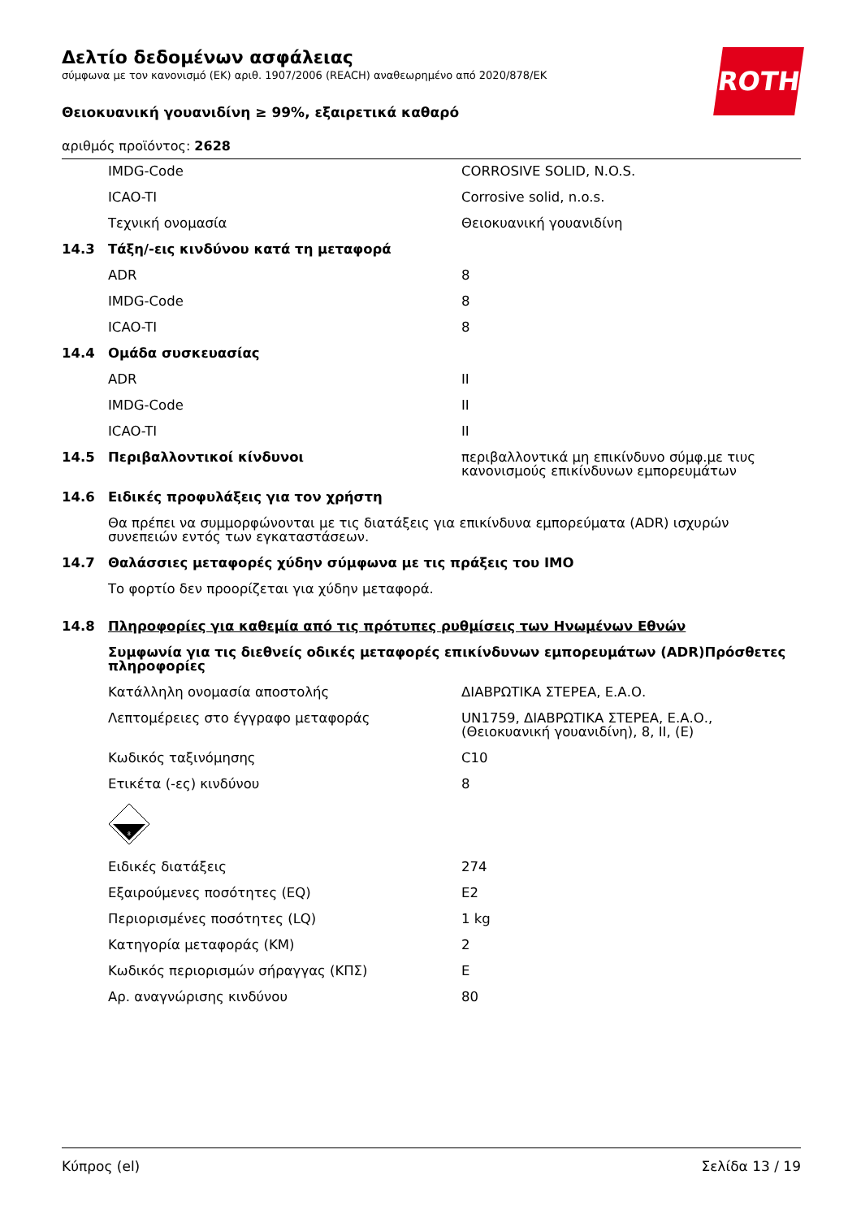ROTH
Δελτίο δεδομένων ασφάλειας
σύμφωνα με τον κανονισμό (ΕΚ) αριθ. 1907/2006 (REACH) αναθεωρημένο από 2020/878/ΕΚ
Θειοκυανική γουανιδίνη ≥ 99%, εξαιρετικά καθαρό
αριθμός προϊόντος: 2628
| | IMDG-Code | CORROSIVE SOLID, N.O.S. |
| | ICAO-TI | Corrosive solid, n.o.s. |
| | Τεχνική ονομασία | Θειοκυανική γουανιδίνη |
| 14.3 | Τάξη/-εις κινδύνου κατά τη μεταφορά | |
| | ADR | 8 |
| | IMDG-Code | 8 |
| | ICAO-TI | 8 |
| 14.4 | Ομάδα συσκευασίας | |
| | ADR | II |
| | IMDG-Code | II |
| | ICAO-TI | II |
| 14.5 | Περιβαλλοντικοί κίνδυνοι | περιβαλλοντικά μη επικίνδυνο σύμφ.με τιυς κανονισμούς επικίνδυνων εμπορευμάτων |
| 14.6 | Ειδικές προφυλάξεις για τον χρήστη | |
| | Θα πρέπει να συμμορφώνονται με τις διατάξεις για επικίνδυνα εμπορεύματα (ADR) ισχυρών συνεπειών εντός των εγκαταστάσεων. | |
| 14.7 | Θαλάσσιες μεταφορές χύδην σύμφωνα με τις πράξεις του IMO | |
| | Το φορτίο δεν προορίζεται για χύδην μεταφορά. | |
| 14.8 | Πληροφορίες για καθεμία από τις πρότυπες ρυθμίσεις των Ηνωμένων Εθνών | |
| | Συμφωνία για τις διεθνείς οδικές μεταφορές επικίνδυνων εμπορευμάτων (ADR)Πρόσθετες πληροφορίες | |
| | Κατάλληλη ονομασία αποστολής | ΔΙΑΒΡΩΤΙΚΑ ΣΤΕΡΕΑ, Ε.Α.Ο. |
| | Λεπτομέρειες στο έγγραφο μεταφοράς | UN1759, ΔΙΑΒΡΩΤΙΚΑ ΣΤΕΡΕΑ, Ε.Α.Ο., (Θειοκυανική γουανιδίνη), 8, II, (E) |
| | Κωδικός ταξινόμησης | C10 |
| | Ετικέτα (-ες) κινδύνου | 8 |
| | 8 | |
| | Ειδικές διατάξεις | 274 |
| | Εξαιρούμενες ποσότητες (EQ) | E2 |
| | Περιορισμένες ποσότητες (LQ) | 1 kg |
| | Κατηγορία μεταφοράς (ΚΜ) | 2 |
| | Κωδικός περιορισμών σήραγγας (ΚΠΣ) | E |
| | Αρ. αναγνώρισης κινδύνου | 80 |
Κύπρος (el) Σελίδα 13 / 19